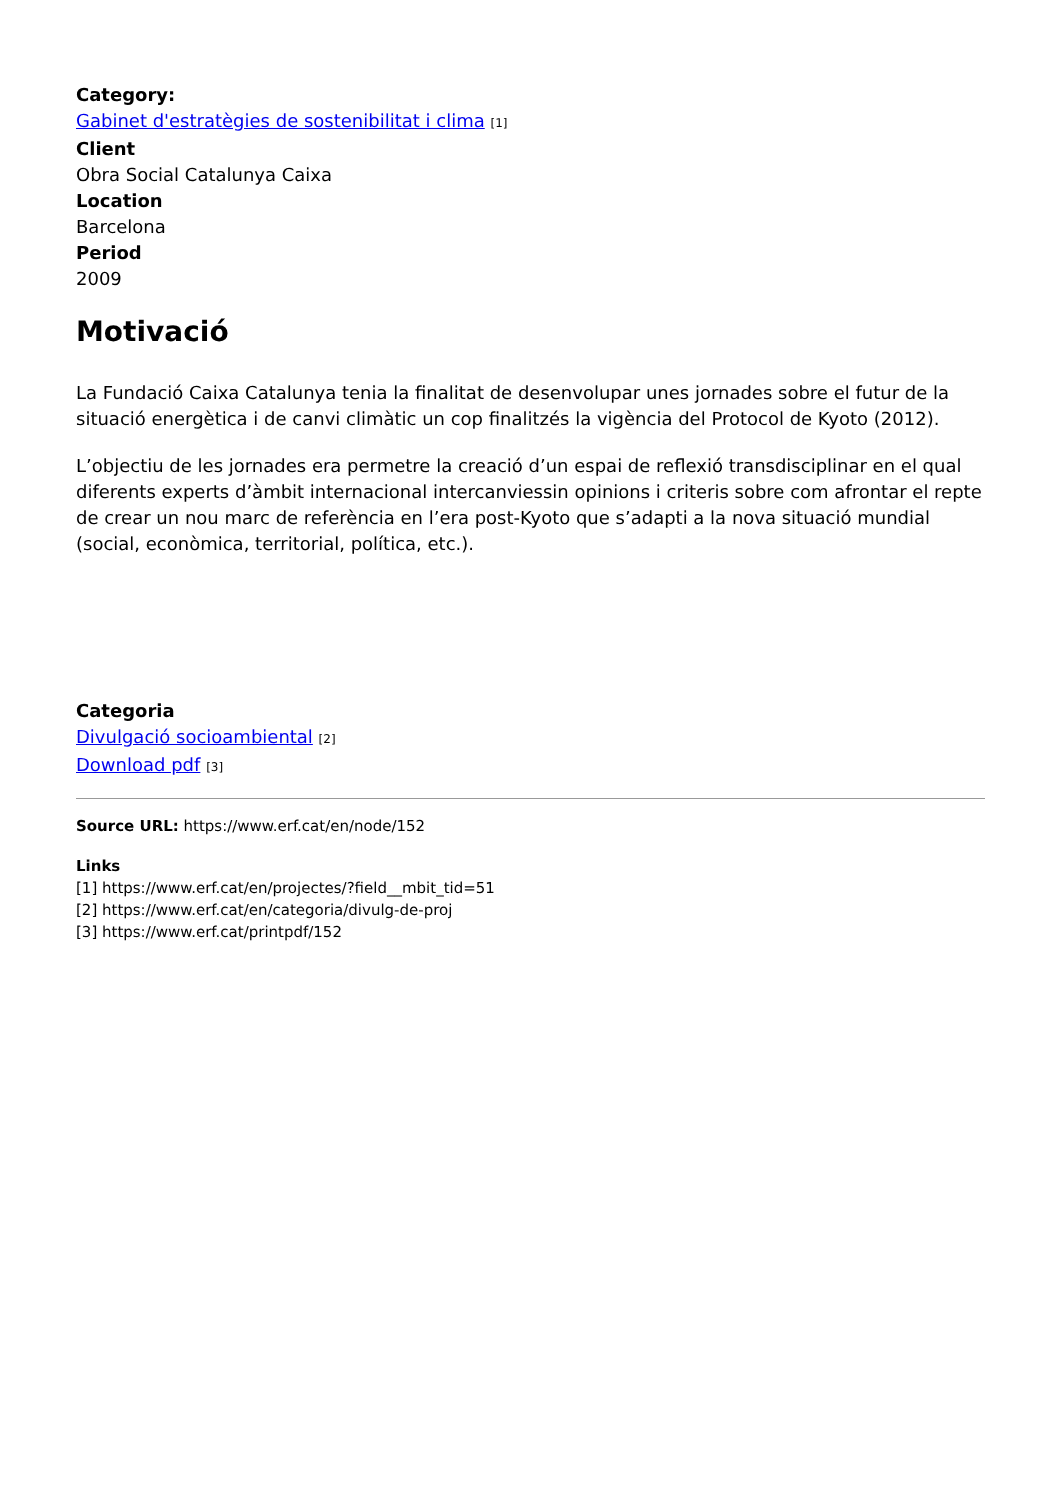Category:
Gabinet d'estratègies de sostenibilitat i clima [1]
Client
Obra Social Catalunya Caixa
Location
Barcelona
Period
2009
Motivació
La Fundació Caixa Catalunya tenia la finalitat de desenvolupar unes jornades sobre el futur de la situació energètica i de canvi climàtic un cop finalitzés la vigència del Protocol de Kyoto (2012).
L’objectiu de les jornades era permetre la creació d’un espai de reflexió transdisciplinar en el qual diferents experts d’àmbit internacional intercanviessin opinions i criteris sobre com afrontar el repte de crear un nou marc de referència en l’era post-Kyoto que s’adapti a la nova situació mundial (social, econòmica, territorial, política, etc.).
Categoria
Divulgació socioambiental [2]
Download pdf [3]
Source URL: https://www.erf.cat/en/node/152
Links
[1] https://www.erf.cat/en/projectes/?field__mbit_tid=51
[2] https://www.erf.cat/en/categoria/divulg-de-proj
[3] https://www.erf.cat/printpdf/152